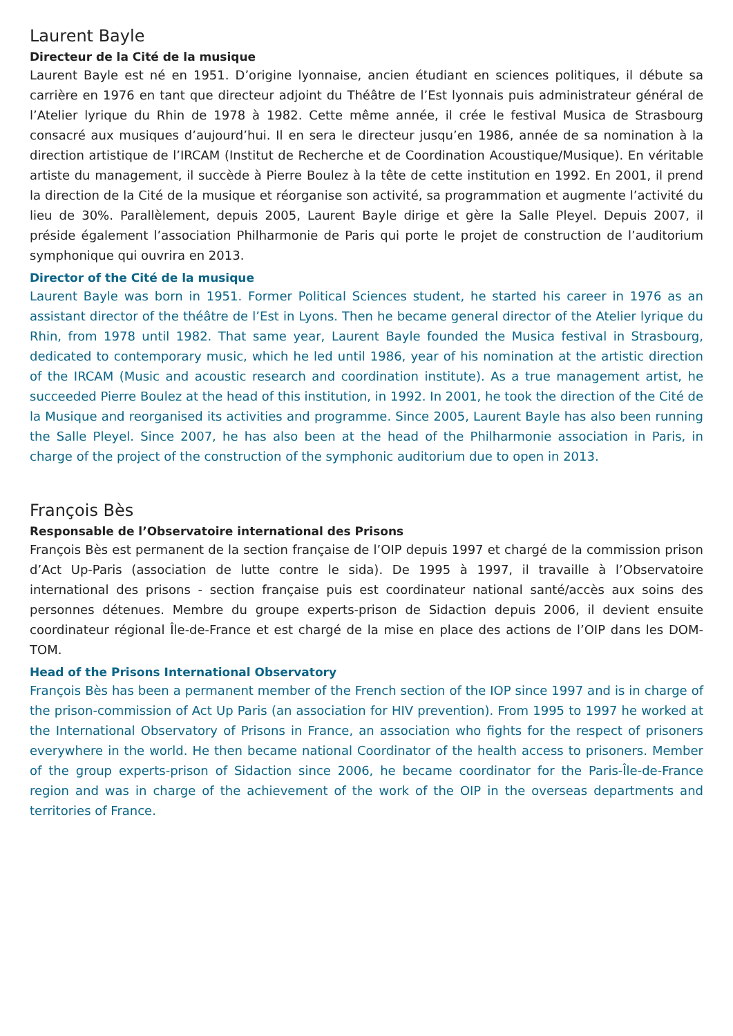Laurent Bayle
Directeur de la Cité de la musique
Laurent Bayle est né en 1951. D’origine lyonnaise, ancien étudiant en sciences politiques, il débute sa carrière en 1976 en tant que directeur adjoint du Théâtre de l’Est lyonnais puis administrateur général de l’Atelier lyrique du Rhin de 1978 à 1982. Cette même année, il crée le festival Musica de Strasbourg consacré aux musiques d’aujourd’hui. Il en sera le directeur jusqu’en 1986, année de sa nomination à la direction artistique de l’IRCAM (Institut de Recherche et de Coordination Acoustique/Musique). En véritable artiste du management, il succède à Pierre Boulez à la tête de cette institution en 1992. En 2001, il prend la direction de la Cité de la musique et réorganise son activité, sa programmation et augmente l’activité du lieu de 30%. Parallèlement, depuis 2005, Laurent Bayle dirige et gère la Salle Pleyel. Depuis 2007, il préside également l’association Philharmonie de Paris qui porte le projet de construction de l’auditorium symphonique qui ouvrira en 2013.
Director of the Cité de la musique
Laurent Bayle was born in 1951. Former Political Sciences student, he started his career in 1976 as an assistant director of the théâtre de l’Est in Lyons. Then he became general director of the Atelier lyrique du Rhin, from 1978 until 1982. That same year, Laurent Bayle founded the Musica festival in Strasbourg, dedicated to contemporary music, which he led until 1986, year of his nomination at the artistic direction of the IRCAM (Music and acoustic research and coordination institute). As a true management artist, he succeeded Pierre Boulez at the head of this institution, in 1992. In 2001, he took the direction of the Cité de la Musique and reorganised its activities and programme. Since 2005, Laurent Bayle has also been running the Salle Pleyel. Since 2007, he has also been at the head of the Philharmonie association in Paris, in charge of the project of the construction of the symphonic auditorium due to open in 2013.
François Bès
Responsable de l’Observatoire international des Prisons
François Bès est permanent de la section française de l’OIP depuis 1997 et chargé de la commission prison d’Act Up-Paris (association de lutte contre le sida). De 1995 à 1997, il travaille à l’Observatoire international des prisons - section française puis est coordinateur national santé/accès aux soins des personnes détenues. Membre du groupe experts-prison de Sidaction depuis 2006, il devient ensuite coordinateur régional Île-de-France et est chargé de la mise en place des actions de l’OIP dans les DOM-TOM.
Head of the Prisons International Observatory
François Bès has been a permanent member of the French section of the IOP since 1997 and is in charge of the prison-commission of Act Up Paris (an association for HIV prevention). From 1995 to 1997 he worked at the International Observatory of Prisons in France, an association who fights for the respect of prisoners everywhere in the world. He then became national Coordinator of the health access to prisoners. Member of the group experts-prison of Sidaction since 2006, he became coordinator for the Paris-Île-de-France region and was in charge of the achievement of the work of the OIP in the overseas departments and territories of France.